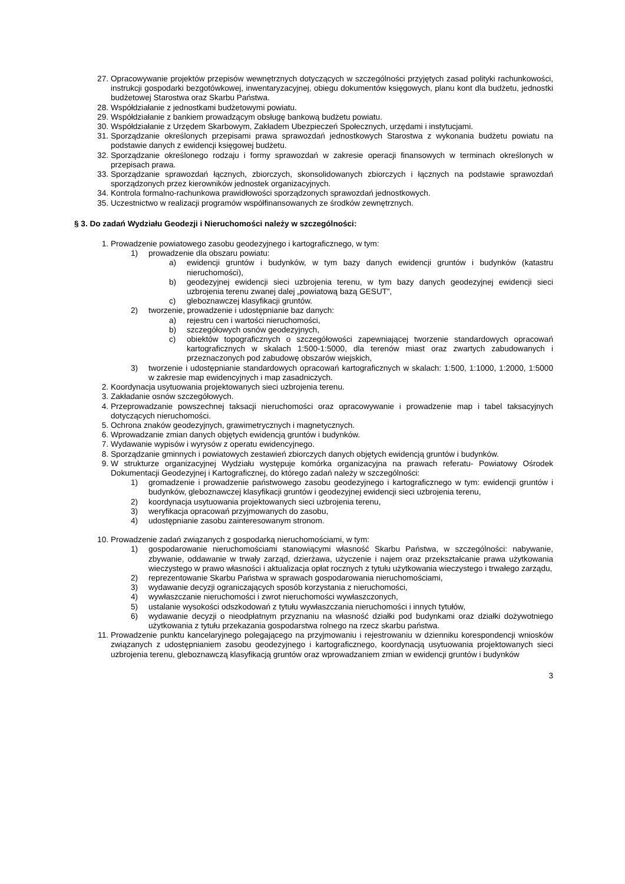27. Opracowywanie projektów przepisów wewnętrznych dotyczących w szczególności przyjętych zasad polityki rachunkowości, instrukcji gospodarki bezgotówkowej, inwentaryzacyjnej, obiegu dokumentów księgowych, planu kont dla budżetu, jednostki budżetowej Starostwa oraz Skarbu Państwa.
28. Współdziałanie z jednostkami budżetowymi powiatu.
29. Współdziałanie z bankiem prowadzącym obsługę bankową budżetu powiatu.
30. Współdziałanie z Urzędem Skarbowym, Zakładem Ubezpieczeń Społecznych, urzędami i instytucjami.
31. Sporządzanie określonych przepisami prawa sprawozdań jednostkowych Starostwa z wykonania budżetu powiatu na podstawie danych z ewidencji księgowej budżetu.
32. Sporządzanie określonego rodzaju i formy sprawozdań w zakresie operacji finansowych w terminach określonych w przepisach prawa.
33. Sporządzanie sprawozdań łącznych, zbiorczych, skonsolidowanych zbiorczych i łącznych na podstawie sprawozdań sporządzonych przez kierowników jednostek organizacyjnych.
34. Kontrola formalno-rachunkowa prawidłowości sporządzonych sprawozdań jednostkowych.
35. Uczestnictwo w realizacji programów współfinansowanych ze środków zewnętrznych.
§ 3. Do zadań Wydziału Geodezji i Nieruchomości należy w szczególności:
1. Prowadzenie powiatowego zasobu geodezyjnego i kartograficznego, w tym:
1) prowadzenie dla obszaru powiatu:
a) ewidencji gruntów i budynków, w tym bazy danych ewidencji gruntów i budynków (katastru nieruchomości),
b) geodezyjnej ewidencji sieci uzbrojenia terenu, w tym bazy danych geodezyjnej ewidencji sieci uzbrojenia terenu zwanej dalej „powiatową bazą GESUT”,
c) gleboznawczej klasyfikacji gruntów.
2) tworzenie, prowadzenie i udostępnianie baz danych:
a) rejestru cen i wartości nieruchomości,
b) szczegółowych osnów geodezyjnych,
c) obiektów topograficznych o szczegółowości zapewniającej tworzenie standardowych opracowań kartograficznych w skalach 1:500-1:5000, dla terenów miast oraz zwartych zabudowanych i przeznaczonych pod zabudowę obszarów wiejskich,
3) tworzenie i udostępnianie standardowych opracowań kartograficznych w skalach: 1:500, 1:1000, 1:2000, 1:5000 w zakresie map ewidencyjnych i map zasadniczych.
2. Koordynacja usytuowania projektowanych sieci uzbrojenia terenu.
3. Zakładanie osnów szczegółowych.
4. Przeprowadzanie powszechnej taksacji nieruchomości oraz opracowywanie i prowadzenie map i tabel taksacyjnych dotyczących nieruchomości.
5. Ochrona znaków geodezyjnych, grawimetrycznych i magnetycznych.
6. Wprowadzanie zmian danych objętych ewidencją gruntów i budynków.
7. Wydawanie wypisów i wyrysów z operatu ewidencyjnego.
8. Sporządzanie gminnych i powiatowych zestawień zbiorczych danych objętych ewidencją gruntów i budynków.
9. W strukturze organizacyjnej Wydziału występuje komórka organizacyjna na prawach referatu- Powiatowy Ośrodek Dokumentacji Geodezyjnej i Kartograficznej, do którego zadań należy w szczególności:
1) gromadzenie i prowadzenie państwowego zasobu geodezyjnego i kartograficznego w tym: ewidencji gruntów i budynków, gleboznawczej klasyfikacji gruntów i geodezyjnej ewidencji sieci uzbrojenia terenu,
2) koordynacja usytuowania projektowanych sieci uzbrojenia terenu,
3) weryfikacja opracowań przyjmowanych do zasobu,
4) udostępnianie zasobu zainteresowanym stronom.
10. Prowadzenie zadań związanych z gospodarką nieruchomościami, w tym:
1) gospodarowanie nieruchomościami stanowiącymi własność Skarbu Państwa, w szczególności: nabywanie, zbywanie, oddawanie w trwały zarząd, dzierżawa, użyczenie i najem oraz przekształcanie prawa użytkowania wieczystego w prawo własności i aktualizacja opłat rocznych z tytułu użytkowania wieczystego i trwałego zarządu,
2) reprezentowanie Skarbu Państwa w sprawach gospodarowania nieruchomościami,
3) wydawanie decyzji ograniczających sposób korzystania z nieruchomości,
4) wywłaszczanie nieruchomości i zwrot nieruchomości wywłaszczonych,
5) ustalanie wysokości odszkodowań z tytułu wywłaszczania nieruchomości i innych tytułów,
6) wydawanie decyzji o nieodpłatnym przyznaniu na własność działki pod budynkami oraz działki dożywotniego użytkowania z tytułu przekazania gospodarstwa rolnego na rzecz skarbu państwa.
11. Prowadzenie punktu kancelaryjnego polegającego na przyjmowaniu i rejestrowaniu w dzienniku korespondencji wniosków związanych z udostępnianiem zasobu geodezyjnego i kartograficznego, koordynacją usytuowania projektowanych sieci uzbrojenia terenu, gleboznawczą klasyfikacją gruntów oraz wprowadzaniem zmian w ewidencji gruntów i budynków
3